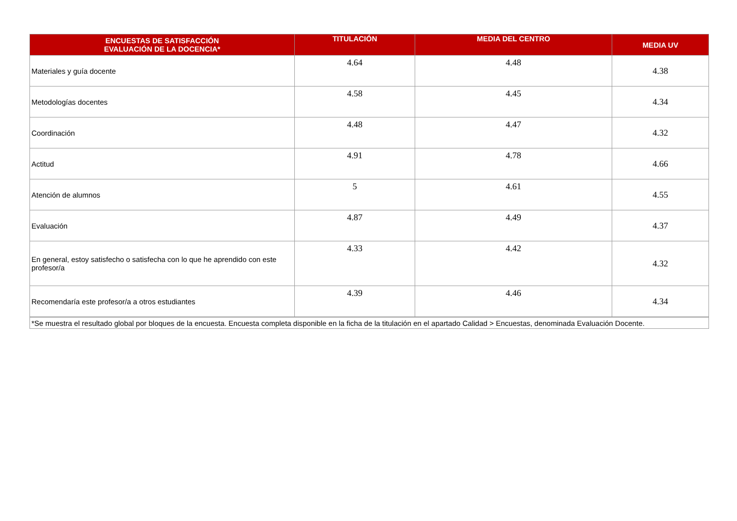| ENCUESTAS DE SATISFACCIÓN EVALUACIÓN DE LA DOCENCIA* | TITULACIÓN | MEDIA DEL CENTRO | MEDIA UV |
| --- | --- | --- | --- |
| Materiales y guía docente | 4.64 | 4.48 | 4.38 |
| Metodologías docentes | 4.58 | 4.45 | 4.34 |
| Coordinación | 4.48 | 4.47 | 4.32 |
| Actitud | 4.91 | 4.78 | 4.66 |
| Atención de alumnos | 5 | 4.61 | 4.55 |
| Evaluación | 4.87 | 4.49 | 4.37 |
| En general, estoy satisfecho o satisfecha con lo que he aprendido con este profesor/a | 4.33 | 4.42 | 4.32 |
| Recomendaría este profesor/a a otros estudiantes | 4.39 | 4.46 | 4.34 |
| *Se muestra el resultado global por bloques de la encuesta. Encuesta completa disponible en la ficha de la titulación en el apartado Calidad > Encuestas, denominada Evaluación Docente. | | | |